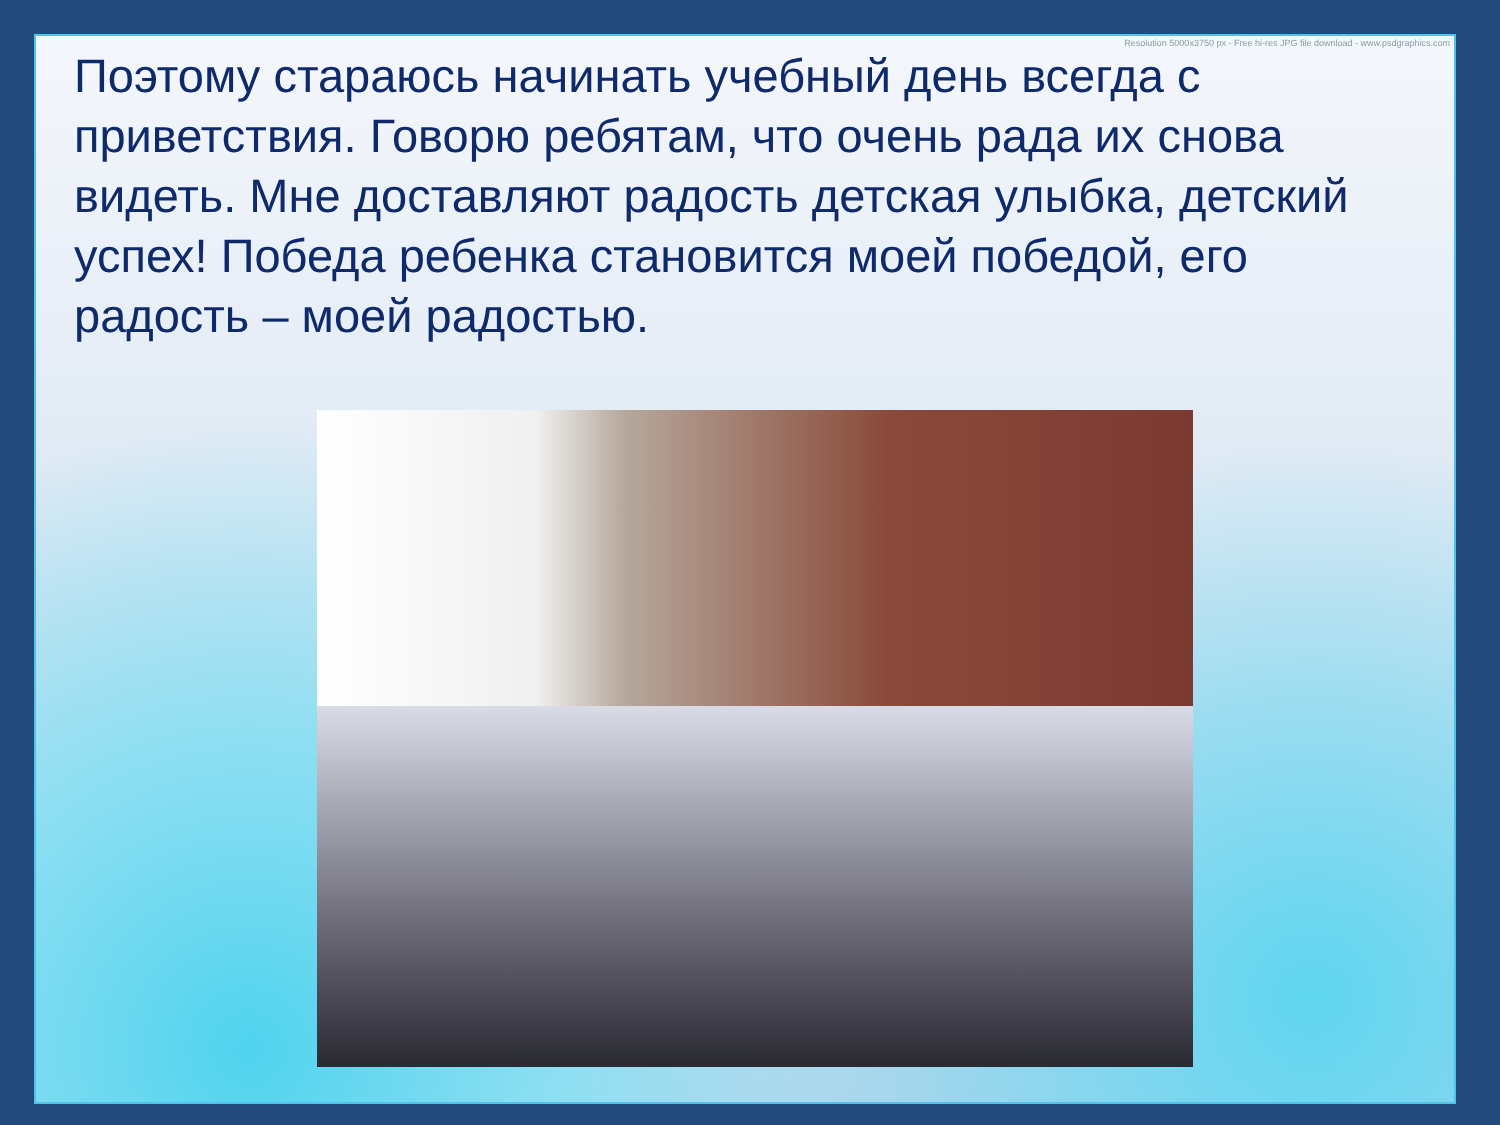Resolution 5000x3750 px - Free hi-res JPG file download - www.psdgraphics.com
Поэтому стараюсь начинать учебный день всегда с приветствия. Говорю ребятам, что очень рада их снова видеть. Мне доставляют радость детская улыбка, детский успех! Победа ребенка становится моей победой, его радость – моей радостью.